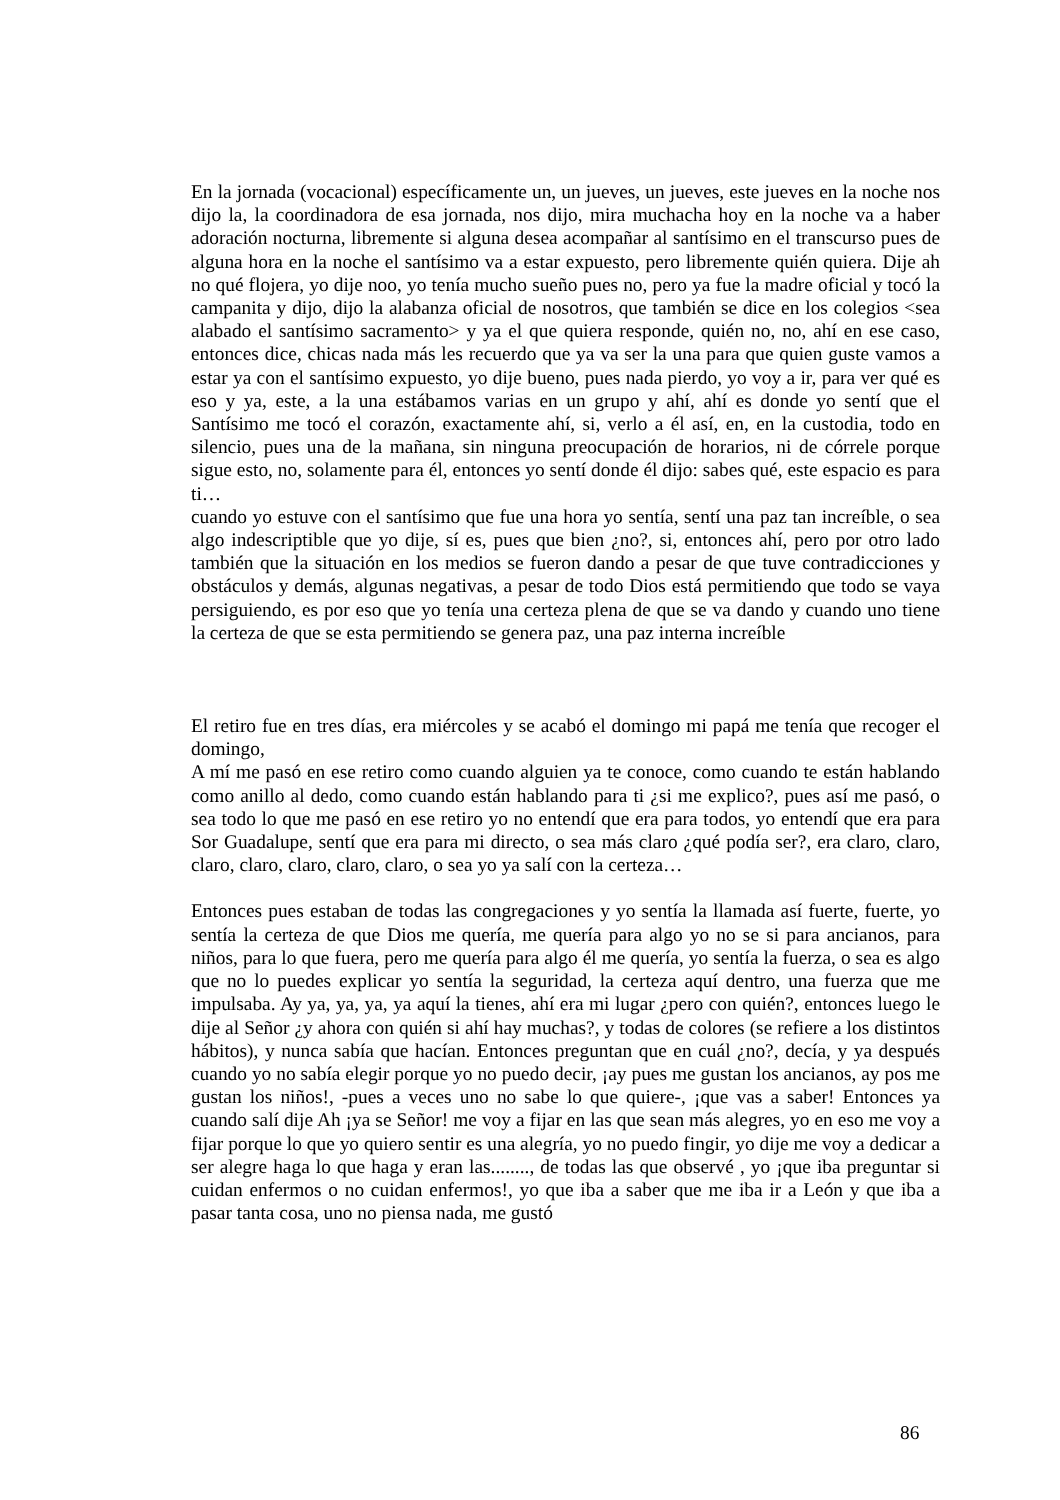En la jornada (vocacional) específicamente un, un jueves, un jueves, este jueves en la noche nos dijo la, la coordinadora de esa jornada, nos dijo, mira muchacha hoy en la noche va a haber adoración nocturna, libremente si alguna desea acompañar al santísimo en el transcurso pues de alguna hora en la noche el santísimo va a estar expuesto, pero libremente quién quiera. Dije ah no qué flojera, yo dije noo, yo tenía mucho sueño pues no, pero ya fue la madre oficial y tocó la campanita y dijo, dijo la alabanza oficial de nosotros, que también se dice en los colegios <sea alabado el santísimo sacramento> y ya el que quiera responde, quién no, no, ahí en ese caso, entonces dice, chicas nada más les recuerdo que ya va ser la una para que quien guste vamos a estar ya con el santísimo expuesto, yo dije bueno, pues nada pierdo, yo voy a ir, para ver qué es eso y ya, este, a la una estábamos varias en un grupo y ahí, ahí es donde yo sentí que el Santísimo me tocó el corazón, exactamente ahí, si, verlo a él así, en, en la custodia, todo en silencio, pues una de la mañana, sin ninguna preocupación de horarios, ni de córrele porque sigue esto, no, solamente para él, entonces yo sentí donde él dijo: sabes qué, este espacio es para ti…
cuando yo estuve con el santísimo que fue una hora yo sentía, sentí una paz tan increíble, o sea algo indescriptible que yo dije, sí es, pues que bien ¿no?, si, entonces ahí, pero por otro lado también que la situación en los medios se fueron dando a pesar de que tuve contradicciones y obstáculos y demás, algunas negativas, a pesar de todo Dios está permitiendo que todo se vaya persiguiendo, es por eso que yo tenía una certeza plena de que se va dando y cuando uno tiene la certeza de que se esta permitiendo se genera paz, una paz interna increíble
El retiro fue en tres días, era miércoles y se acabó el domingo mi papá me tenía que recoger el domingo,
A mí me pasó en ese retiro como cuando alguien ya te conoce, como cuando te están hablando como anillo al dedo, como cuando están hablando para ti ¿si me explico?, pues así me pasó, o sea todo lo que me pasó en ese retiro yo no entendí que era para todos, yo entendí que era para Sor Guadalupe, sentí que era para mi directo, o sea más claro ¿qué podía ser?, era claro, claro, claro, claro, claro, claro, claro, o sea yo ya salí con la certeza…
Entonces pues estaban de todas las congregaciones y yo sentía la llamada así fuerte, fuerte, yo sentía la certeza de que Dios me quería, me quería para algo yo no se si para ancianos, para niños, para lo que fuera, pero me quería para algo él me quería, yo sentía la fuerza, o sea es algo que no lo puedes explicar yo sentía la seguridad, la certeza aquí dentro, una fuerza que me impulsaba. Ay ya, ya, ya, ya aquí la tienes, ahí era mi lugar ¿pero con quién?, entonces luego le dije al Señor ¿y ahora con quién si ahí hay muchas?, y todas de colores (se refiere a los distintos hábitos), y nunca sabía que hacían. Entonces preguntan que en cuál ¿no?, decía, y ya después cuando yo no sabía elegir porque yo no puedo decir, ¡ay pues me gustan los ancianos, ay pos me gustan los niños!, -pues a veces uno no sabe lo que quiere-, ¡que vas a saber! Entonces ya cuando salí dije Ah ¡ya se Señor! me voy a fijar en las que sean más alegres, yo en eso me voy a fijar porque lo que yo quiero sentir es una alegría, yo no puedo fingir, yo dije me voy a dedicar a ser alegre haga lo que haga y eran las........, de todas las que observé , yo ¡que iba preguntar si cuidan enfermos o no cuidan enfermos!, yo que iba a saber que me iba ir a León y que iba a pasar tanta cosa, uno no piensa nada, me gustó
86